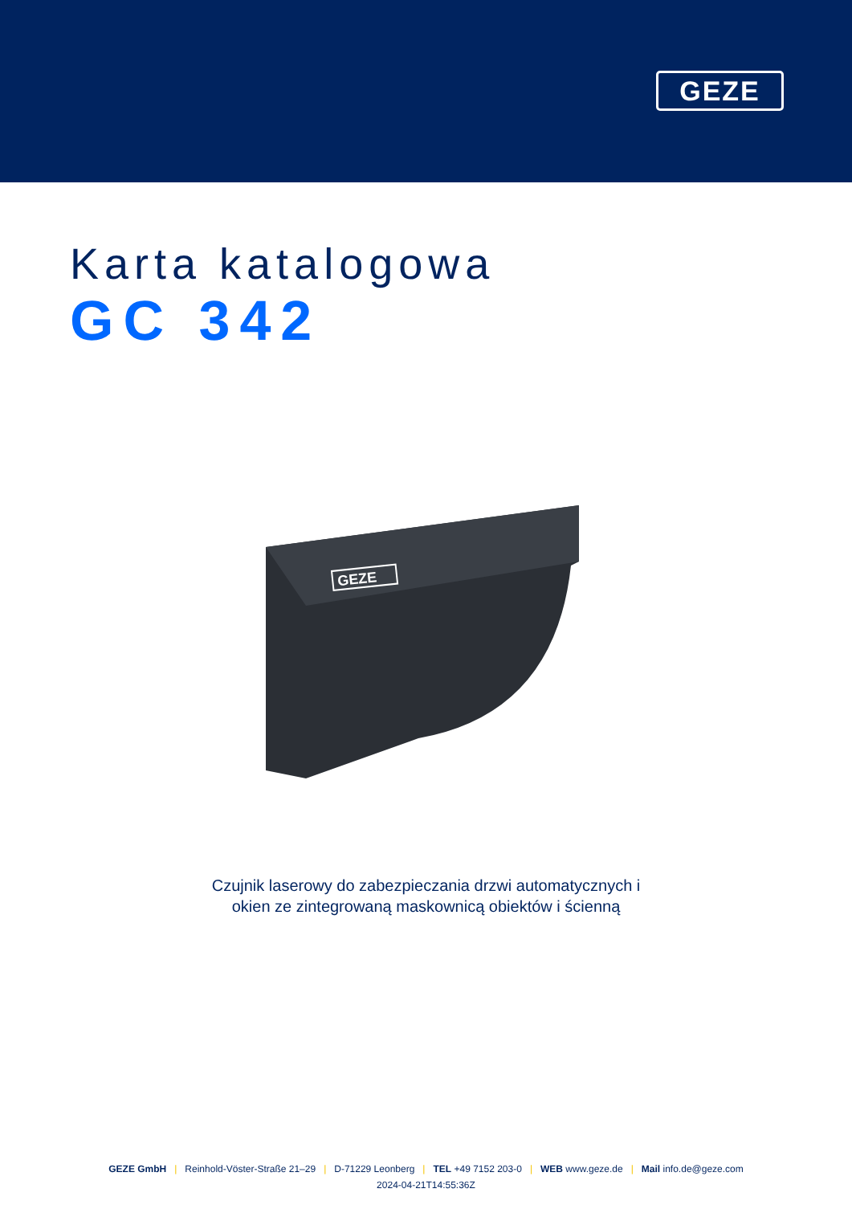GEZE
Karta katalogowa
GC 342
GEZE
Czujnik laserowy do zabezpieczania drzwi automatycznych i
okien ze zintegrowaną maskownicą obiektów i ścienną
GEZE GmbH | Reinhold-Vöster-Straße 21–29 | D-71229 Leonberg | TEL +49 7152 203-0 | WEB www.geze.de | Mail info.de@geze.com
2024-04-21T14:55:36Z